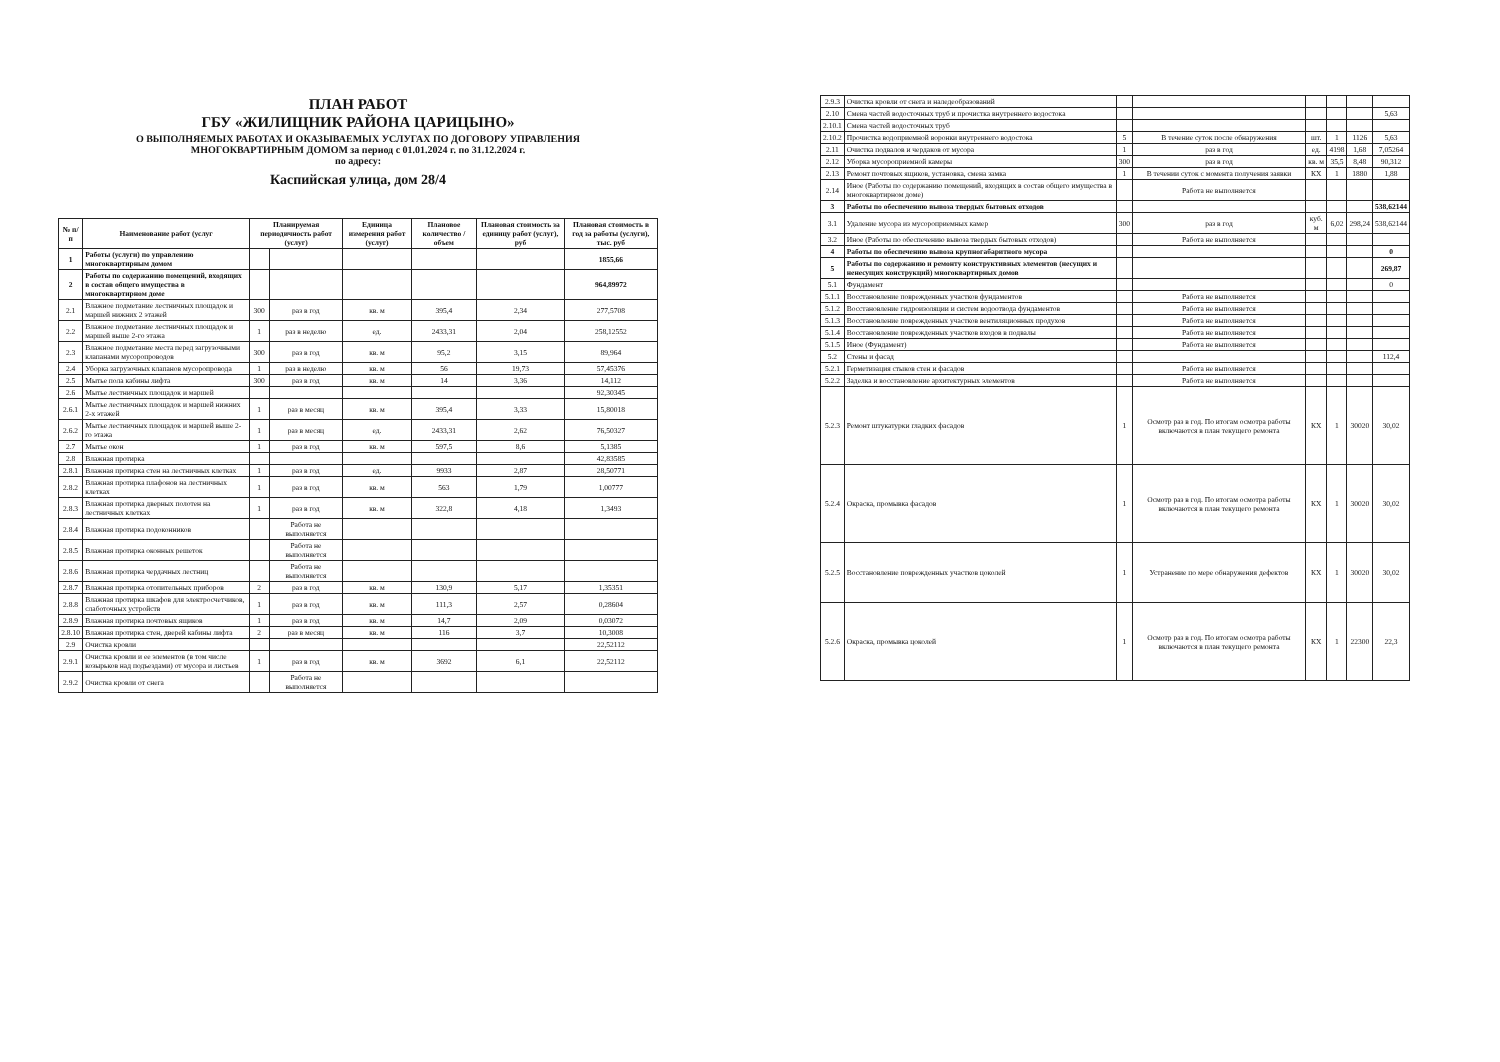ПЛАН РАБОТ
ГБУ «ЖИЛИЩНИК РАЙОНА ЦАРИЦЫНО»
О ВЫПОЛНЯЕМЫХ РАБОТАХ И ОКАЗЫВАЕМЫХ УСЛУГАХ ПО ДОГОВОРУ УПРАВЛЕНИЯ
МНОГОКВАРТИРНЫМ ДОМОМ за период с 01.01.2024 г. по 31.12.2024 г.
по адресу:
Каспийская улица, дом 28/4
| № п/п | Наименование работ (услуг | Планируемая периодичность работ (услуг) | | Единица измерения работ (услуг) | Плановое количество / объем | Плановая стоимость за единицу работ (услуг), руб | Плановая стоимость в год за работы (услуги), тыс. руб |
| --- | --- | --- | --- | --- | --- | --- | --- |
| 1 | Работы (услуги) по управлению многоквартирным домом | | | | | | 1855,66 |
| 2 | Работы по содержанию помещений, входящих в состав общего имущества в многоквартирном доме | | | | | | 964,89972 |
| 2.1 | Влажное подметание лестничных площадок и маршей нижних 2 этажей | 300 | раз в год | кв. м | 395,4 | 2,34 | 277,5708 |
| 2.2 | Влажное подметание лестничных площадок и маршей выше 2-го этажа | 1 | раз в неделю | ед. | 2433,31 | 2,04 | 258,12552 |
| 2.3 | Влажное подметание места перед загрузочными клапанами мусоропроводов | 300 | раз в год | кв. м | 95,2 | 3,15 | 89,964 |
| 2.4 | Уборка загрузочных клапанов мусоропровода | 1 | раз в неделю | кв. м | 56 | 19,73 | 57,45376 |
| 2.5 | Мытье пола кабины лифта | 300 | раз в год | кв. м | 14 | 3,36 | 14,112 |
| 2.6 | Мытье лестничных площадок и маршей | | | | | | 92,30345 |
| 2.6.1 | Мытье лестничных площадок и маршей нижних 2-х этажей | 1 | раз в месяц | кв. м | 395,4 | 3,33 | 15,80018 |
| 2.6.2 | Мытье лестничных площадок и маршей выше 2-го этажа | 1 | раз в месяц | ед. | 2433,31 | 2,62 | 76,50327 |
| 2.7 | Мытье окон | 1 | раз в год | кв. м | 597,5 | 8,6 | 5,1385 |
| 2.8 | Влажная протирка | | | | | | 42,83585 |
| 2.8.1 | Влажная протирка стен на лестничных клетках | 1 | раз в год | ед. | 9933 | 2,87 | 28,50771 |
| 2.8.2 | Влажная протирка плафонов на лестничных клетках | 1 | раз в год | кв. м | 563 | 1,79 | 1,00777 |
| 2.8.3 | Влажная протирка дверных полотен на лестничных клетках | 1 | раз в год | кв. м | 322,8 | 4,18 | 1,3493 |
| 2.8.4 | Влажная протирка подоконников | | Работа не выполняется | | | | |
| 2.8.5 | Влажная протирка оконных решеток | | Работа не выполняется | | | | |
| 2.8.6 | Влажная протирка чердачных лестниц | | Работа не выполняется | | | | |
| 2.8.7 | Влажная протирка отопительных приборов | 2 | раз в год | кв. м | 130,9 | 5,17 | 1,35351 |
| 2.8.8 | Влажная протирка шкафов для электросчетчиков, слаботочных устройств | 1 | раз в год | кв. м | 111,3 | 2,57 | 0,28604 |
| 2.8.9 | Влажная протирка почтовых ящиков | 1 | раз в год | кв. м | 14,7 | 2,09 | 0,03072 |
| 2.8.10 | Влажная протирка стен, дверей кабины лифта | 2 | раз в месяц | кв. м | 116 | 3,7 | 10,3008 |
| 2.9 | Очистка кровли | | | | | | 22,52112 |
| 2.9.1 | Очистка кровли и ее элементов (в том числе козырьков над подъездами) от мусора и листьев | 1 | раз в год | кв. м | 3692 | 6,1 | 22,52112 |
| 2.9.2 | Очистка кровли от снега | | Работа не выполняется | | | | |
| 2.9.3 | Очистка кровли от снега и наледеобразований | | | | | | |
| 2.10 | Смена частей водосточных труб и прочистка внутреннего водостока | | | | | | 5,63 |
| 2.10.1 | Смена частей водосточных труб | | | | | | |
| 2.10.2 | Прочистка водоприемной воронки внутреннего водостока | 5 | В течение суток после обнаружения | шт. | 1 | 1126 | 5,63 |
| 2.11 | Очистка подвалов и чердаков от мусора | 1 | раз в год | ед. | 4198 | 1,68 | 7,05264 |
| 2.12 | Уборка мусороприемной камеры | 300 | раз в год | кв. м | 35,5 | 8,48 | 90,312 |
| 2.13 | Ремонт почтовых ящиков, установка, смена замка | 1 | В течении суток с момента получения заявки | КХ | 1 | 1880 | 1,88 |
| 2.14 | Иное (Работы по содержанию помещений, входящих в состав общего имущества в многоквартирном доме) | | Работа не выполняется | | | | |
| 3 | Работы по обеспечению вывоза твердых бытовых отходов | | | | | | 538,62144 |
| 3.1 | Удаление мусора из мусороприемных камер | 300 | раз в год | куб. м | 6,02 | 298,24 | 538,62144 |
| 3.2 | Иное (Работы по обеспечению вывоза твердых бытовых отходов) | | Работа не выполняется | | | | |
| 4 | Работы по обеспечению вывоза крупногабаритного мусора | | | | | | 0 |
| 5 | Работы по содержанию и ремонту конструктивных элементов (несущих и ненесущих конструкций) многоквартирных домов | | | | | | 269,87 |
| 5.1 | Фундамент | | | | | | 0 |
| 5.1.1 | Восстановление поврежденных участков фундаментов | | Работа не выполняется | | | | |
| 5.1.2 | Восстановление гидроизоляции и систем водоотвода фундаментов | | Работа не выполняется | | | | |
| 5.1.3 | Восстановление поврежденных участков вентиляционных продухов | | Работа не выполняется | | | | |
| 5.1.4 | Восстановление поврежденных участков входов в подвалы | | Работа не выполняется | | | | |
| 5.1.5 | Иное (Фундамент) | | Работа не выполняется | | | | |
| 5.2 | Стены и фасад | | | | | | 112,4 |
| 5.2.1 | Герметизация стыков стен и фасадов | | Работа не выполняется | | | | |
| 5.2.2 | Заделка и восстановление архитектурных элементов | | Работа не выполняется | | | | |
| 5.2.3 | Ремонт штукатурки гладких фасадов | 1 | Осмотр раз в год. По итогам осмотра работы включаются в план текущего ремонта | КХ | 1 | 30020 | 30,02 |
| 5.2.4 | Окраска, промывка фасадов | 1 | Осмотр раз в год. По итогам осмотра работы включаются в план текущего ремонта | КХ | 1 | 30020 | 30,02 |
| 5.2.5 | Восстановление поврежденных участков цоколей | 1 | Устранение по мере обнаружения дефектов | КХ | 1 | 30020 | 30,02 |
| 5.2.6 | Окраска, промывка цоколей | 1 | Осмотр раз в год. По итогам осмотра работы включаются в план текущего ремонта | КХ | 1 | 22300 | 22,3 |